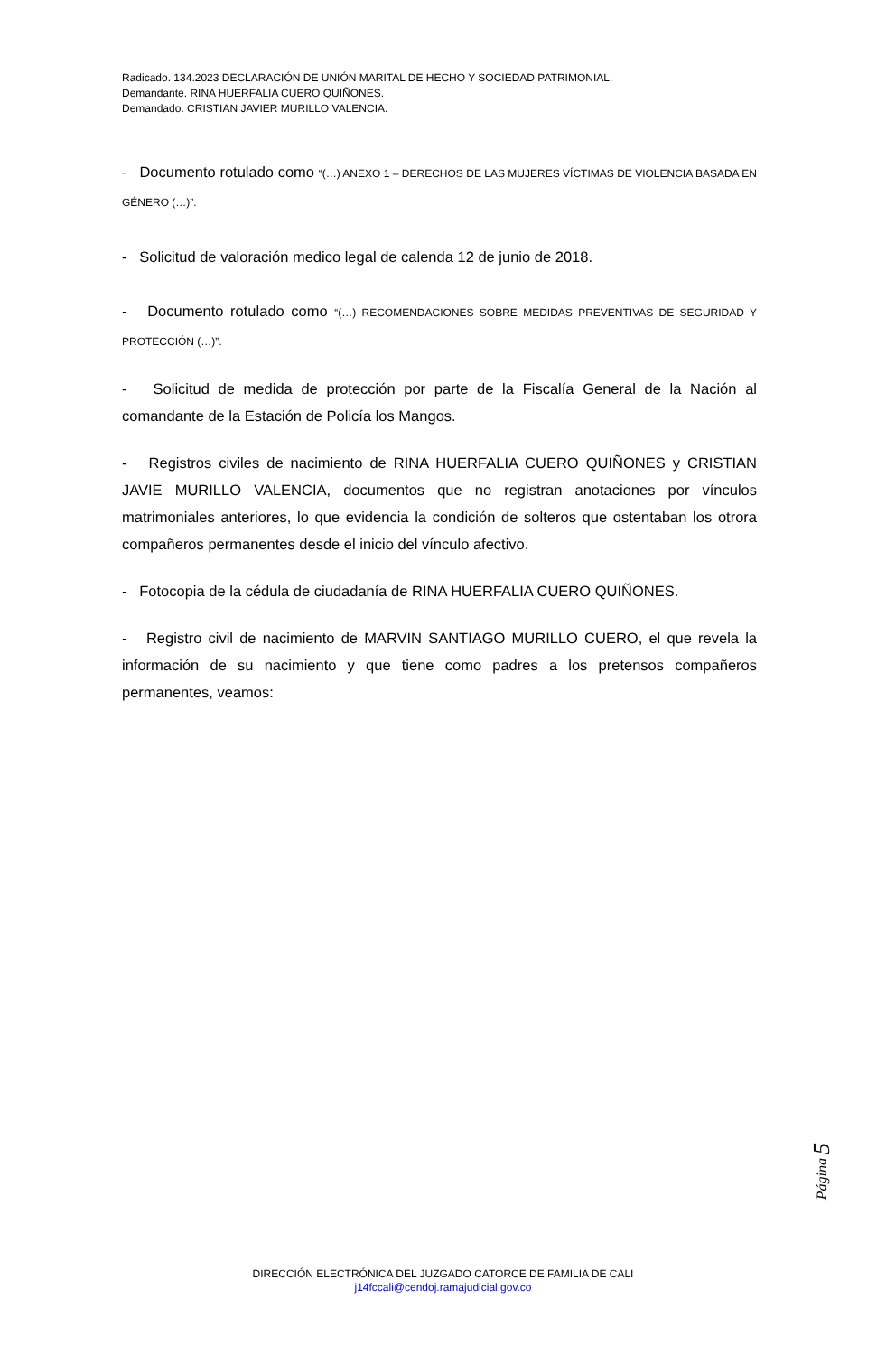Radicado. 134.2023 DECLARACIÓN DE UNIÓN MARITAL DE HECHO Y SOCIEDAD PATRIMONIAL.
Demandante. RINA HUERFALIA CUERO QUIÑONES.
Demandado. CRISTIAN JAVIER MURILLO VALENCIA.
- Documento rotulado como “(…) ANEXO 1 – DERECHOS DE LAS MUJERES VÍCTIMAS DE VIOLENCIA BASADA EN GÉNERO (…)”.
- Solicitud de valoración medico legal de calenda 12 de junio de 2018.
- Documento rotulado como “(…) RECOMENDACIONES SOBRE MEDIDAS PREVENTIVAS DE SEGURIDAD Y PROTECCIÓN (…)”.
- Solicitud de medida de protección por parte de la Fiscalía General de la Nación al comandante de la Estación de Policía los Mangos.
- Registros civiles de nacimiento de RINA HUERFALIA CUERO QUIÑONES y CRISTIAN JAVIE MURILLO VALENCIA, documentos que no registran anotaciones por vínculos matrimoniales anteriores, lo que evidencia la condición de solteros que ostentaban los otrora compañeros permanentes desde el inicio del vínculo afectivo.
- Fotocopia de la cédula de ciudadanía de RINA HUERFALIA CUERO QUIÑONES.
- Registro civil de nacimiento de MARVIN SANTIAGO MURILLO CUERO, el que revela la información de su nacimiento y que tiene como padres a los pretensos compañeros permanentes, veamos:
Página 5
DIRECCIÓN ELECTRÓNICA DEL JUZGADO CATORCE DE FAMILIA DE CALI
j14fccali@cendoj.ramajudicial.gov.co